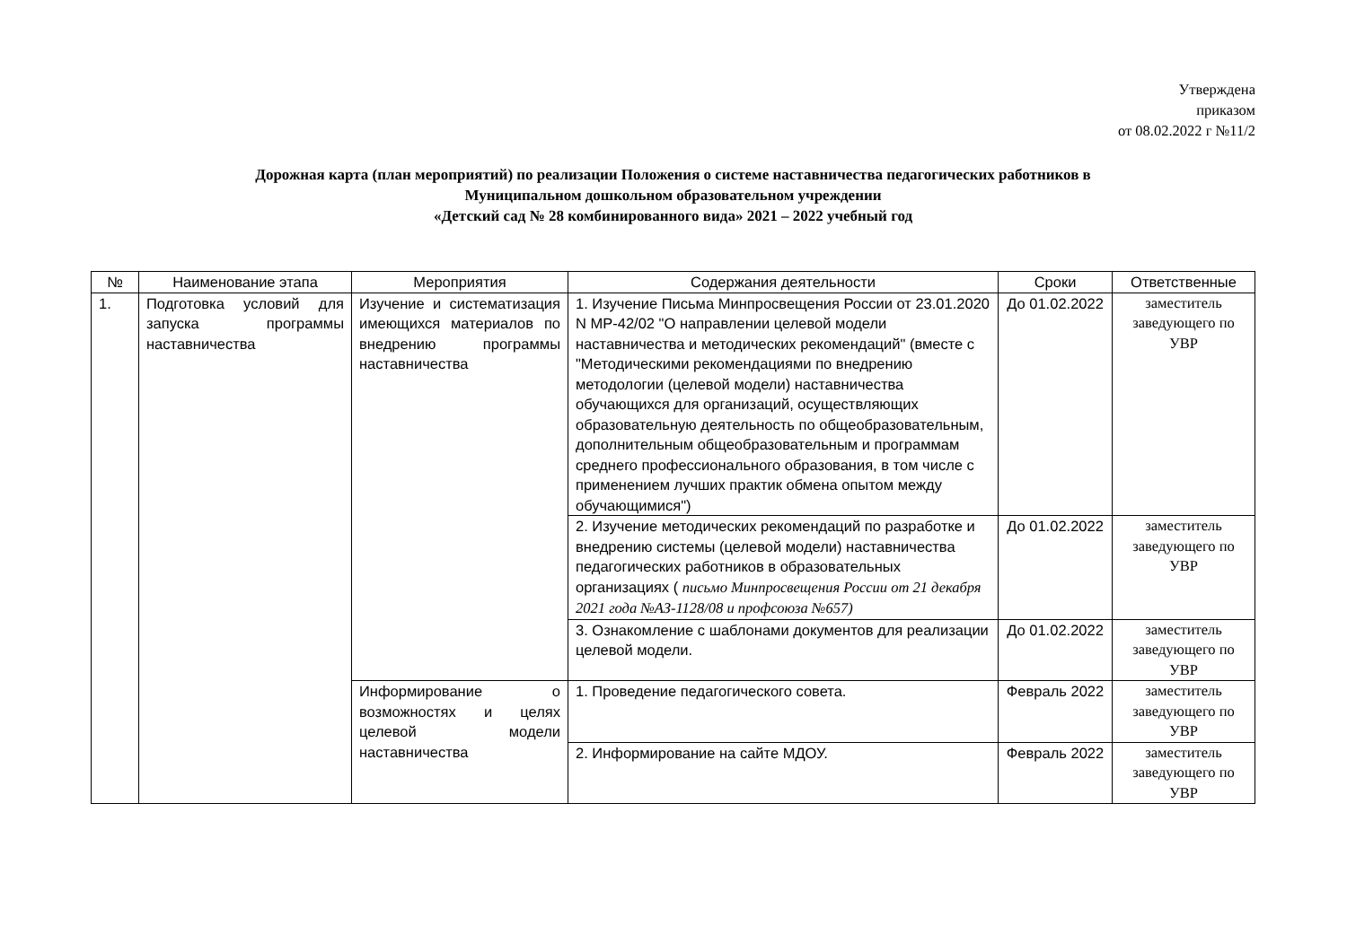Утверждена
приказом
от 08.02.2022 г №11/2
Дорожная карта (план мероприятий) по реализации Положения о системе наставничества педагогических работников в
Муниципальном дошкольном образовательном учреждении
«Детский сад № 28 комбинированного вида» 2021 – 2022 учебный год
| № | Наименование этапа | Мероприятия | Содержания деятельности | Сроки | Ответственные |
| --- | --- | --- | --- | --- | --- |
| 1. | Подготовка условий для запуска программы наставничества | Изучение и систематизация имеющихся материалов по внедрению программы наставничества | 1. Изучение Письма Минпросвещения России от 23.01.2020 N МР-42/02 "О направлении целевой модели наставничества и методических рекомендаций" (вместе с "Методическими рекомендациями по внедрению методологии (целевой модели) наставничества обучающихся для организаций, осуществляющих образовательную деятельность по общеобразовательным, дополнительным общеобразовательным и программам среднего профессионального образования, в том числе с применением лучших практик обмена опытом между обучающимися") | До 01.02.2022 | заместитель заведующего по УВР |
| | | | 2. Изучение методических рекомендаций по разработке и внедрению системы (целевой модели) наставничества педагогических работников в образовательных организациях ( письмо Минпросвещения России от 21 декабря 2021 года №АЗ-1128/08 и профсоюза №657) | До 01.02.2022 | заместитель заведующего по УВР |
| | | | 3. Ознакомление с шаблонами документов для реализации целевой модели. | До 01.02.2022 | заместитель заведующего по УВР |
| | | Информирование о возможностях и целях целевой модели наставничества | 1. Проведение педагогического совета. | Февраль 2022 | заместитель заведующего по УВР |
| | | | 2. Информирование на сайте МДОУ. | Февраль 2022 | заместитель заведующего по УВР |